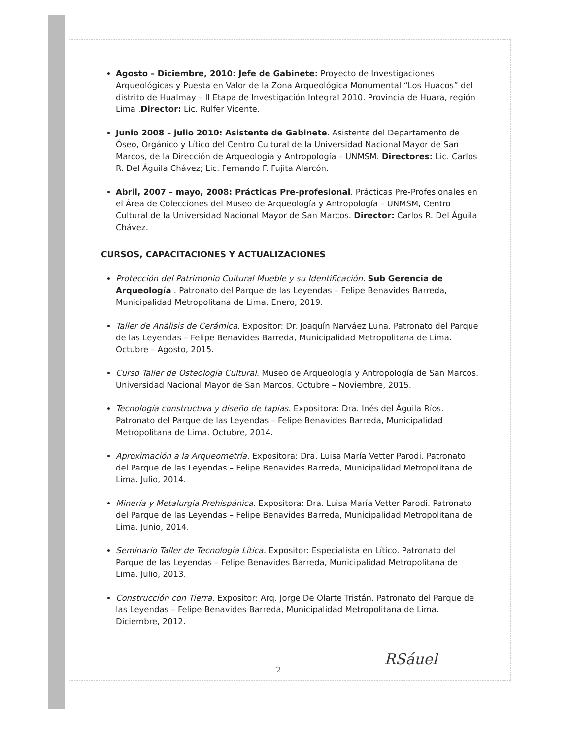Agosto – Diciembre, 2010: Jefe de Gabinete: Proyecto de Investigaciones Arqueológicas y Puesta en Valor de la Zona Arqueológica Monumental “Los Huacos” del distrito de Hualmay – II Etapa de Investigación Integral 2010. Provincia de Huara, región Lima .Director: Lic. Rulfer Vicente.
Junio 2008 – julio 2010: Asistente de Gabinete. Asistente del Departamento de Óseo, Orgánico y Lítico del Centro Cultural de la Universidad Nacional Mayor de San Marcos, de la Dirección de Arqueología y Antropología – UNMSM. Directores: Lic. Carlos R. Del Águila Chávez; Lic. Fernando F. Fujita Alarcón.
Abril, 2007 – mayo, 2008: Prácticas Pre-profesional. Prácticas Pre-Profesionales en el Área de Colecciones del Museo de Arqueología y Antropología – UNMSM, Centro Cultural de la Universidad Nacional Mayor de San Marcos. Director: Carlos R. Del Águila Chávez.
CURSOS, CAPACITACIONES Y ACTUALIZACIONES
Protección del Patrimonio Cultural Mueble y su Identificación. Sub Gerencia de Arqueología . Patronato del Parque de las Leyendas – Felipe Benavides Barreda, Municipalidad Metropolitana de Lima. Enero, 2019.
Taller de Análisis de Cerámica. Expositor: Dr. Joaquín Narváez Luna. Patronato del Parque de las Leyendas – Felipe Benavides Barreda, Municipalidad Metropolitana de Lima. Octubre – Agosto, 2015.
Curso Taller de Osteología Cultural. Museo de Arqueología y Antropología de San Marcos. Universidad Nacional Mayor de San Marcos. Octubre – Noviembre, 2015.
Tecnología constructiva y diseño de tapias. Expositora: Dra. Inés del Águila Ríos. Patronato del Parque de las Leyendas – Felipe Benavides Barreda, Municipalidad Metropolitana de Lima. Octubre, 2014.
Aproximación a la Arqueometría. Expositora: Dra. Luisa María Vetter Parodi. Patronato del Parque de las Leyendas – Felipe Benavides Barreda, Municipalidad Metropolitana de Lima. Julio, 2014.
Minería y Metalurgia Prehispánica. Expositora: Dra. Luisa María Vetter Parodi. Patronato del Parque de las Leyendas – Felipe Benavides Barreda, Municipalidad Metropolitana de Lima. Junio, 2014.
Seminario Taller de Tecnología Lítica. Expositor: Especialista en Lítico. Patronato del Parque de las Leyendas – Felipe Benavides Barreda, Municipalidad Metropolitana de Lima. Julio, 2013.
Construcción con Tierra. Expositor: Arq. Jorge De Olarte Tristán. Patronato del Parque de las Leyendas – Felipe Benavides Barreda, Municipalidad Metropolitana de Lima. Diciembre, 2012.
2
RSáuel